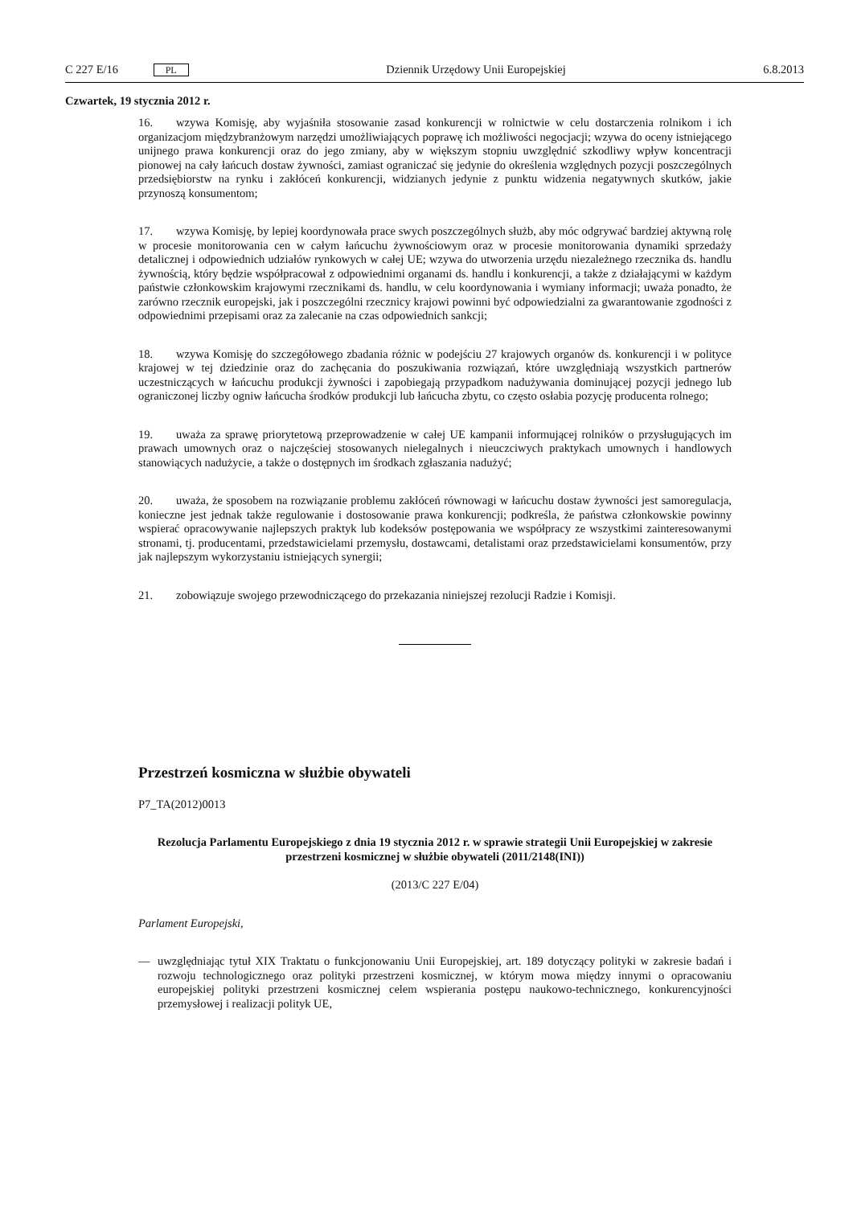C 227 E/16 PL Dziennik Urzędowy Unii Europejskiej 6.8.2013
Czwartek, 19 stycznia 2012 r.
16. wzywa Komisję, aby wyjaśniła stosowanie zasad konkurencji w rolnictwie w celu dostarczenia rolnikom i ich organizacjom międzybranżowym narzędzi umożliwiających poprawę ich możliwości negocjacji; wzywa do oceny istniejącego unijnego prawa konkurencji oraz do jego zmiany, aby w większym stopniu uwzględnić szkodliwy wpływ koncentracji pionowej na cały łańcuch dostaw żywności, zamiast ograniczać się jedynie do określenia względnych pozycji poszczególnych przedsiębiorstw na rynku i zakłóceń konkurencji, widzianych jedynie z punktu widzenia negatywnych skutków, jakie przynoszą konsumentom;
17. wzywa Komisję, by lepiej koordynowała prace swych poszczególnych służb, aby móc odgrywać bardziej aktywną rolę w procesie monitorowania cen w całym łańcuchu żywnościowym oraz w procesie monitorowania dynamiki sprzedaży detalicznej i odpowiednich udziałów rynkowych w całej UE; wzywa do utworzenia urzędu niezależnego rzecznika ds. handlu żywnością, który będzie współpracował z odpowiednimi organami ds. handlu i konkurencji, a także z działającymi w każdym państwie członkowskim krajowymi rzecznikami ds. handlu, w celu koordynowania i wymiany informacji; uważa ponadto, że zarówno rzecznik europejski, jak i poszczególni rzecznicy krajowi powinni być odpowiedzialni za gwarantowanie zgodności z odpowiednimi przepisami oraz za zalecanie na czas odpowiednich sankcji;
18. wzywa Komisję do szczegółowego zbadania różnic w podejściu 27 krajowych organów ds. konkurencji i w polityce krajowej w tej dziedzinie oraz do zachęcania do poszukiwania rozwiązań, które uwzględniają wszystkich partnerów uczestniczących w łańcuchu produkcji żywności i zapobiegają przypadkom nadużywania dominującej pozycji jednego lub ograniczonej liczby ogniw łańcucha środków produkcji lub łańcucha zbytu, co często osłabia pozycję producenta rolnego;
19. uważa za sprawę priorytetową przeprowadzenie w całej UE kampanii informującej rolników o przysługujących im prawach umownych oraz o najczęściej stosowanych nielegalnych i nieuczciwych praktykach umownych i handlowych stanowiących nadużycie, a także o dostępnych im środkach zgłaszania nadużyć;
20. uważa, że sposobem na rozwiązanie problemu zakłóceń równowagi w łańcuchu dostaw żywności jest samoregulacja, konieczne jest jednak także regulowanie i dostosowanie prawa konkurencji; podkreśla, że państwa członkowskie powinny wspierać opracowywanie najlepszych praktyk lub kodeksów postępowania we współpracy ze wszystkimi zainteresowanymi stronami, tj. producentami, przedstawicielami przemysłu, dostawcami, detalistami oraz przedstawicielami konsumentów, przy jak najlepszym wykorzystaniu istniejących synergii;
21. zobowiązuje swojego przewodniczącego do przekazania niniejszej rezolucji Radzie i Komisji.
Przestrzeń kosmiczna w służbie obywateli
P7_TA(2012)0013
Rezolucja Parlamentu Europejskiego z dnia 19 stycznia 2012 r. w sprawie strategii Unii Europejskiej w zakresie przestrzeni kosmicznej w służbie obywateli (2011/2148(INI))
(2013/C 227 E/04)
Parlament Europejski,
— uwzględniając tytuł XIX Traktatu o funkcjonowaniu Unii Europejskiej, art. 189 dotyczący polityki w zakresie badań i rozwoju technologicznego oraz polityki przestrzeni kosmicznej, w którym mowa między innymi o opracowaniu europejskiej polityki przestrzeni kosmicznej celem wspierania postępu naukowo-technicznego, konkurencyjności przemysłowej i realizacji polityk UE,